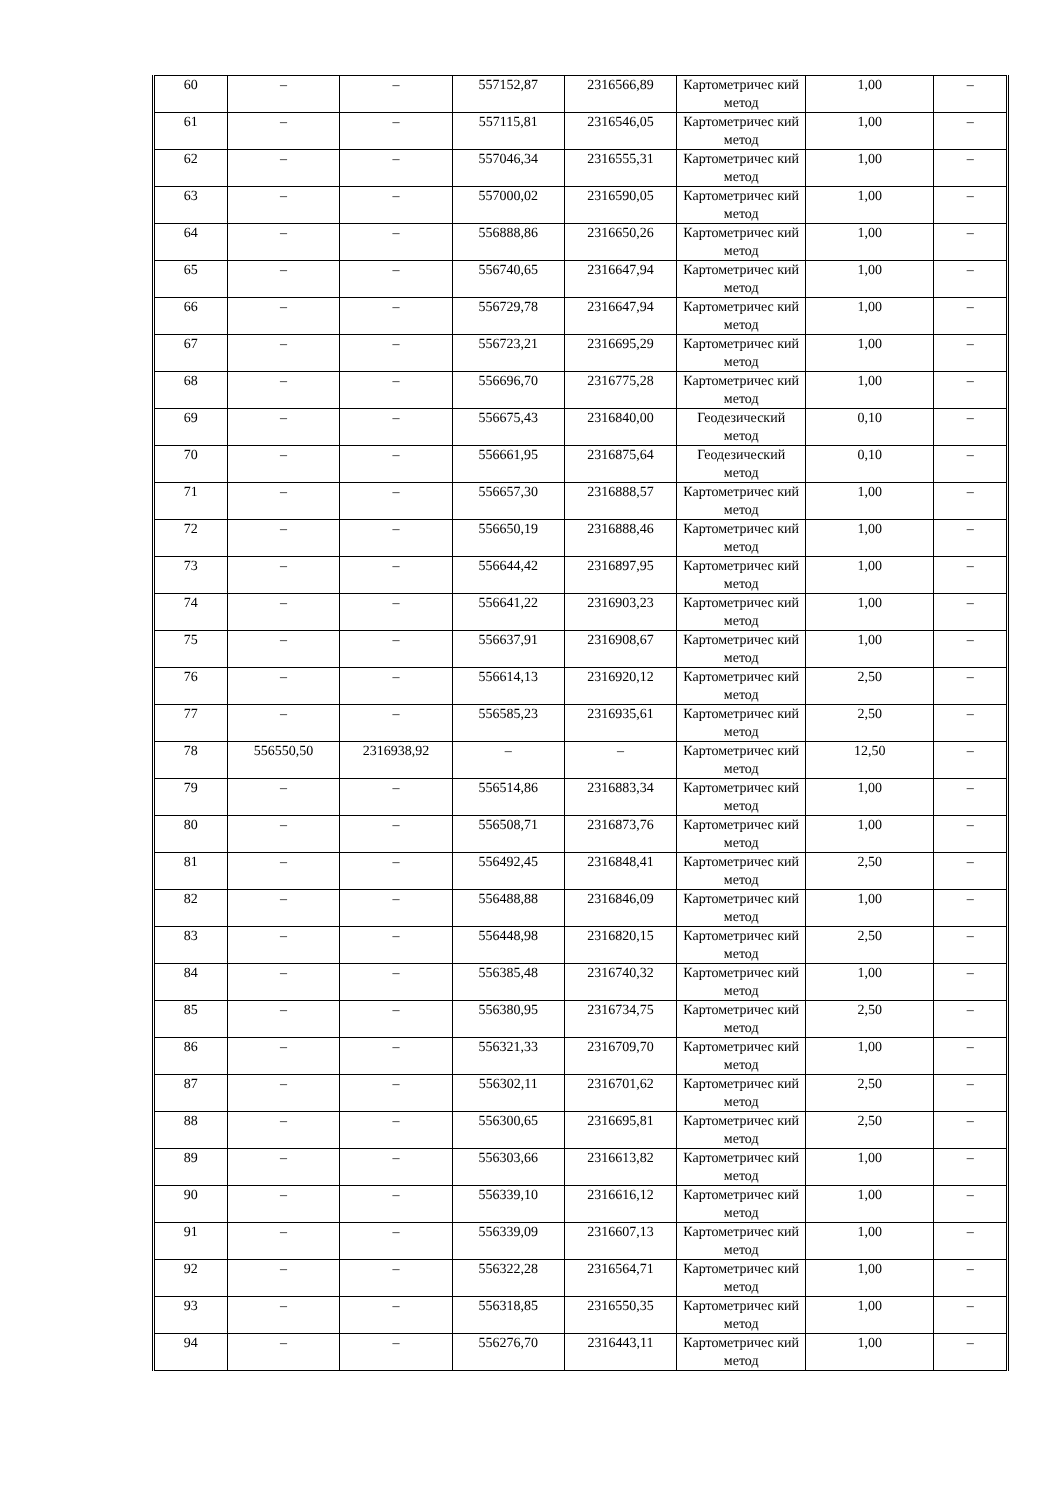| 60 | – | – | 557152,87 | 2316566,89 | Картометричес кий метод | 1,00 | – |
| 61 | – | – | 557115,81 | 2316546,05 | Картометричес кий метод | 1,00 | – |
| 62 | – | – | 557046,34 | 2316555,31 | Картометричес кий метод | 1,00 | – |
| 63 | – | – | 557000,02 | 2316590,05 | Картометричес кий метод | 1,00 | – |
| 64 | – | – | 556888,86 | 2316650,26 | Картометричес кий метод | 1,00 | – |
| 65 | – | – | 556740,65 | 2316647,94 | Картометричес кий метод | 1,00 | – |
| 66 | – | – | 556729,78 | 2316647,94 | Картометричес кий метод | 1,00 | – |
| 67 | – | – | 556723,21 | 2316695,29 | Картометричес кий метод | 1,00 | – |
| 68 | – | – | 556696,70 | 2316775,28 | Картометричес кий метод | 1,00 | – |
| 69 | – | – | 556675,43 | 2316840,00 | Геодезический метод | 0,10 | – |
| 70 | – | – | 556661,95 | 2316875,64 | Геодезический метод | 0,10 | – |
| 71 | – | – | 556657,30 | 2316888,57 | Картометричес кий метод | 1,00 | – |
| 72 | – | – | 556650,19 | 2316888,46 | Картометричес кий метод | 1,00 | – |
| 73 | – | – | 556644,42 | 2316897,95 | Картометричес кий метод | 1,00 | – |
| 74 | – | – | 556641,22 | 2316903,23 | Картометричес кий метод | 1,00 | – |
| 75 | – | – | 556637,91 | 2316908,67 | Картометричес кий метод | 1,00 | – |
| 76 | – | – | 556614,13 | 2316920,12 | Картометричес кий метод | 2,50 | – |
| 77 | – | – | 556585,23 | 2316935,61 | Картометричес кий метод | 2,50 | – |
| 78 | 556550,50 | 2316938,92 | – | – | Картометричес кий метод | 12,50 | – |
| 79 | – | – | 556514,86 | 2316883,34 | Картометричес кий метод | 1,00 | – |
| 80 | – | – | 556508,71 | 2316873,76 | Картометричес кий метод | 1,00 | – |
| 81 | – | – | 556492,45 | 2316848,41 | Картометричес кий метод | 2,50 | – |
| 82 | – | – | 556488,88 | 2316846,09 | Картометричес кий метод | 1,00 | – |
| 83 | – | – | 556448,98 | 2316820,15 | Картометричес кий метод | 2,50 | – |
| 84 | – | – | 556385,48 | 2316740,32 | Картометричес кий метод | 1,00 | – |
| 85 | – | – | 556380,95 | 2316734,75 | Картометричес кий метод | 2,50 | – |
| 86 | – | – | 556321,33 | 2316709,70 | Картометричес кий метод | 1,00 | – |
| 87 | – | – | 556302,11 | 2316701,62 | Картометричес кий метод | 2,50 | – |
| 88 | – | – | 556300,65 | 2316695,81 | Картометричес кий метод | 2,50 | – |
| 89 | – | – | 556303,66 | 2316613,82 | Картометричес кий метод | 1,00 | – |
| 90 | – | – | 556339,10 | 2316616,12 | Картометричес кий метод | 1,00 | – |
| 91 | – | – | 556339,09 | 2316607,13 | Картометричес кий метод | 1,00 | – |
| 92 | – | – | 556322,28 | 2316564,71 | Картометричес кий метод | 1,00 | – |
| 93 | – | – | 556318,85 | 2316550,35 | Картометричес кий метод | 1,00 | – |
| 94 | – | – | 556276,70 | 2316443,11 | Картометричес кий метод | 1,00 | – |